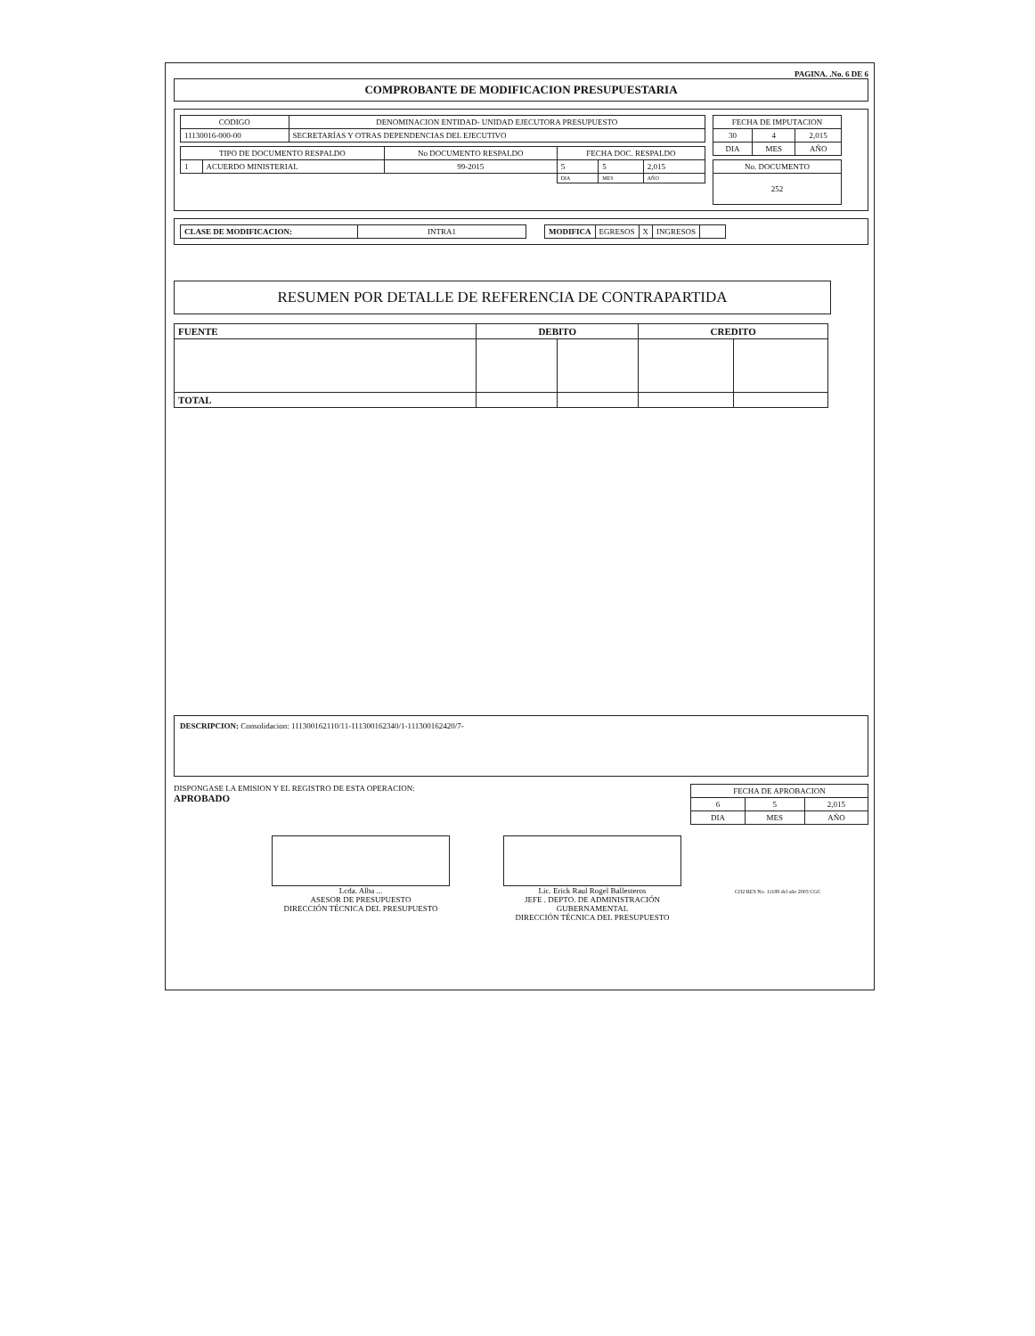PAGINA. .No. 6 DE 6
COMPROBANTE DE MODIFICACION PRESUPUESTARIA
| CODIGO | DENOMINACION ENTIDAD- UNIDAD EJECUTORA PRESUPUESTO |
| 11130016-000-00 | SECRETARÍAS Y OTRAS DEPENDENCIAS DEL EJECUTIVO |
| TIPO DE DOCUMENTO RESPALDO | | No DOCUMENTO RESPALDO | FECHA DOC. RESPALDO | | |
| --- | --- | --- | --- | --- | --- |
| 1 | ACUERDO MINISTERIAL | 99-2015 | 5 | 5 | 2,015 |
| | | | DIA | MES | AÑO |
| FECHA DE IMPUTACION | | |
| --- | --- | --- |
| 30 | 4 | 2,015 |
| DIA | MES | AÑO |
| No. DOCUMENTO |
| --- |
| 252 |
| CLASE DE MODIFICACION: | INTRA1 |
| MODIFICA | EGRESOS | X | INGRESOS | |
RESUMEN POR DETALLE DE REFERENCIA DE CONTRAPARTIDA
| FUENTE | DEBITO | | CREDITO | |
| --- | --- | --- | --- | --- |
| TOTAL | | | | |
DESCRIPCION: Consolidacion: 111300162110/11-111300162340/1-111300162420/7-
DISPONGASE LA EMISION Y EL REGISTRO DE ESTA OPERACION:
APROBADO
| FECHA DE APROBACION | | |
| --- | --- | --- |
| 6 | 5 | 2,015 |
| DIA | MES | AÑO |
Lcda. Alba ...
ASESOR DE PRESUPUESTO
DIRECCIÓN TÉCNICA DEL PRESUPUESTO
Lic. Erick Raul Rogel Ballesteros
JEFE . DEPTO. DE ADMINISTRACIÓN GUBERNAMENTAL
DIRECCIÓN TÉCNICA DEL PRESUPUESTO
CO2 RES No. 11189 del año 2003 CGC